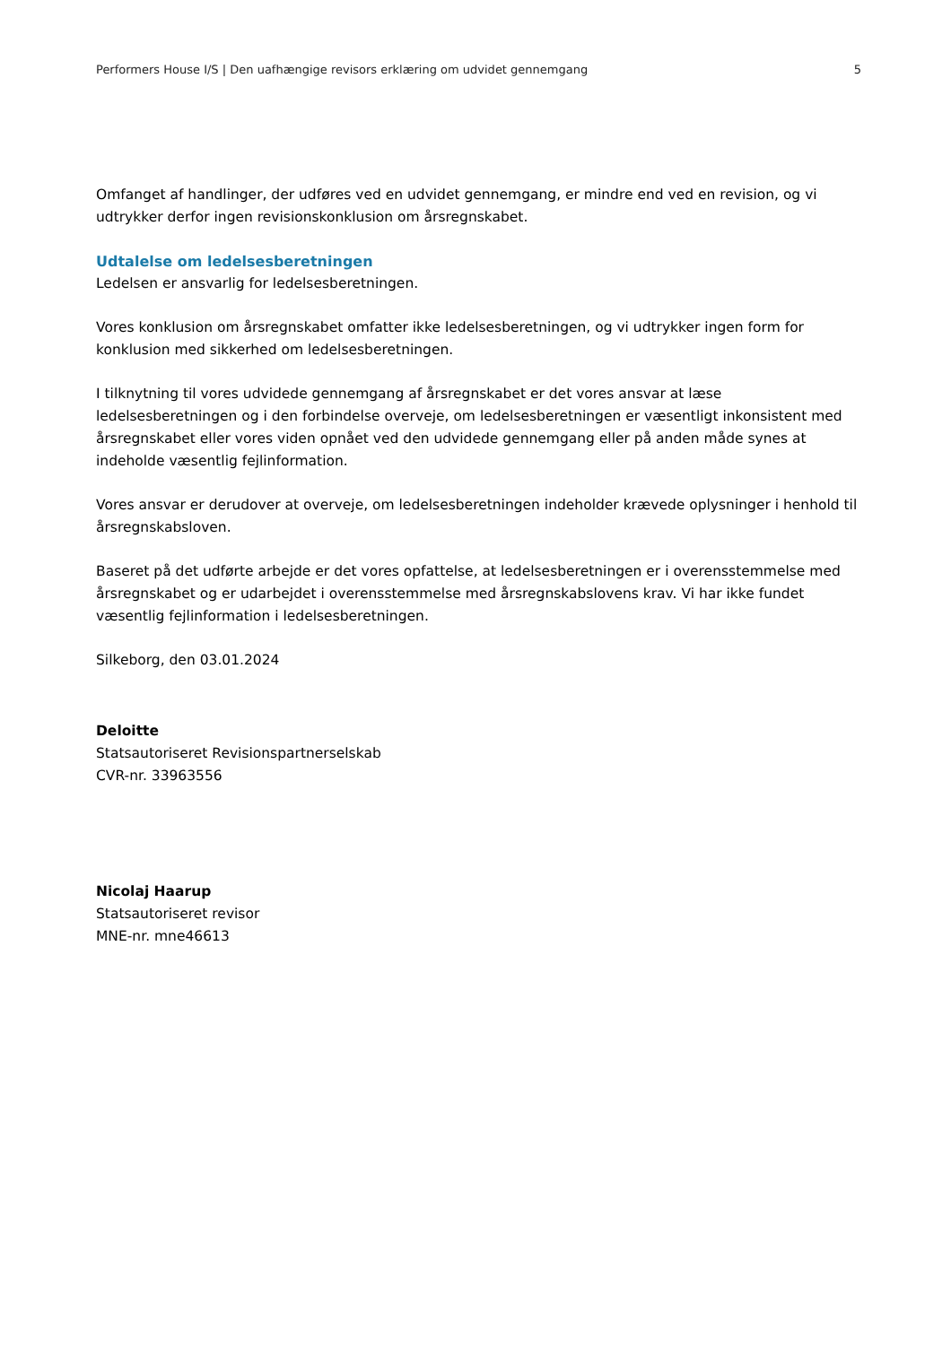Performers House I/S | Den uafhængige revisors erklæring om udvidet gennemgang 5
Omfanget af handlinger, der udføres ved en udvidet gennemgang, er mindre end ved en revision, og vi udtrykker derfor ingen revisionskonklusion om årsregnskabet.
Udtalelse om ledelsesberetningen
Ledelsen er ansvarlig for ledelsesberetningen.
Vores konklusion om årsregnskabet omfatter ikke ledelsesberetningen, og vi udtrykker ingen form for konklusion med sikkerhed om ledelsesberetningen.
I tilknytning til vores udvidede gennemgang af årsregnskabet er det vores ansvar at læse ledelsesberetningen og i den forbindelse overveje, om ledelsesberetningen er væsentligt inkonsistent med årsregnskabet eller vores viden opnået ved den udvidede gennemgang eller på anden måde synes at indeholde væsentlig fejlinformation.
Vores ansvar er derudover at overveje, om ledelsesberetningen indeholder krævede oplysninger i henhold til årsregnskabsloven.
Baseret på det udførte arbejde er det vores opfattelse, at ledelsesberetningen er i overensstemmelse med årsregnskabet og er udarbejdet i overensstemmelse med årsregnskabslovens krav. Vi har ikke fundet væsentlig fejlinformation i ledelsesberetningen.
Silkeborg, den 03.01.2024
Deloitte
Statsautoriseret Revisionspartnerselskab
CVR-nr. 33963556
Nicolaj Haarup
Statsautoriseret revisor
MNE-nr. mne46613